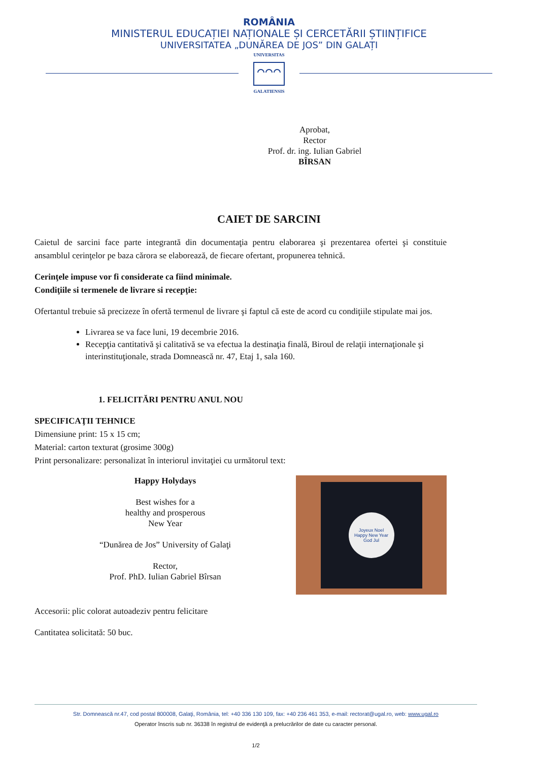ROMÂNIA
MINISTERUL EDUCAȚIEI NAȚIONALE ȘI CERCETĂRII ȘTIINȚIFICE
UNIVERSITATEA „DUNĂREA DE JOS” DIN GALAȚI
UNIVERSITAS
GALATIENSIS
Aprobat,
Rector
Prof. dr. ing. Iulian Gabriel BÎRSAN
CAIET DE SARCINI
Caietul de sarcini face parte integrantă din documentaţia pentru elaborarea şi prezentarea ofertei şi constituie ansamblul cerinţelor pe baza cărora se elaborează, de fiecare ofertant, propunerea tehnică.
Cerinţele impuse vor fi considerate ca fiind minimale.
Condiţiile si termenele de livrare si recepţie:
Ofertantul trebuie să precizeze în ofertă termenul de livrare şi faptul că este de acord cu condiţiile stipulate mai jos.
Livrarea se va face luni, 19 decembrie 2016.
Recepţia cantitativă şi calitativă se va efectua la destinaţia finală, Biroul de relaţii internaţionale şi interinstituţionale, strada Domnească nr. 47, Etaj 1, sala 160.
1. FELICITĂRI PENTRU ANUL NOU
SPECIFICAŢII TEHNICE
Dimensiune print: 15 x 15 cm;
Material: carton texturat (grosime 300g)
Print personalizare: personalizat în interiorul invitaţiei cu următorul text:
Happy Holydays
Best wishes for a
healthy and prosperous
New Year
“Dunărea de Jos” University of Galaţi
Rector,
Prof. PhD. Iulian Gabriel Bîrsan
Joyeux Noel
Happy New Year
God Jul
Accesorii: plic colorat autoadeziv pentru felicitare
Cantitatea solicitată: 50 buc.
Str. Domnească nr.47, cod postal 800008, Galaţi, România, tel: +40 336 130 109, fax: +40 236 461 353, e-mail: rectorat@ugal.ro, web: www.ugal.ro
Operator înscris sub nr. 36338 în registrul de evidenţă a prelucrărilor de date cu caracter personal.
1/2